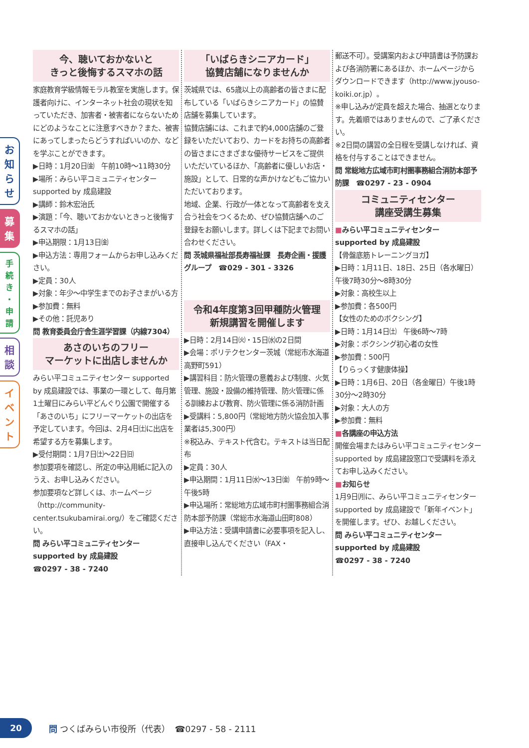お
知
ら
せ
募
集
手
続
き
・
申
請
相
談
イ
ベ
ン
ト
今、聴いておかないと
きっと後悔するスマホの話
家庭教育学級情報モラル教室を実施します。保護者向けに、インターネット社会の現状を知っていただき、加害者・被害者にならないためにどのようなことに注意すべきか？また、被害にあってしまったらどうすればいいのか、などを学ぶことができます。
▶日時：1月20日㈮　午前10時～11時30分
▶場所：みらい平コミュニティセンター supported by 成島建設
▶講師：鈴木宏治氏
▶演題：「今、聴いておかないときっと後悔するスマホの話」
▶申込期限：1月13日㈮
▶申込方法：専用フォームからお申し込みください。
▶定員：30人
▶対象：年少～中学生までのお子さまがいる方
▶参加費：無料
▶その他：託児あり
問 教育委員会庁舎生涯学習課（内線7304）
あさのいちのフリー
マーケットに出店しませんか
みらい平コミュニティセンター supported by 成島建設では、事業の一環として、毎月第1土曜日にみらい平どんぐり公園で開催する「あさのいち」にフリーマーケットの出店を予定しています。今回は、2月4日㈯に出店を希望する方を募集します。
▶受付期間：1月7日㈯～22日㈰
参加要項を確認し、所定の申込用紙に記入のうえ、お申し込みください。
参加要項など詳しくは、ホームページ（http://community-center.tsukubamirai.org/）をご確認ください。
問 みらい平コミュニティセンター supported by 成島建設
☎0297 - 38 - 7240
「いばらきシニアカード」
協賛店舗になりませんか
茨城県では、65歳以上の高齢者の皆さまに配布している「いばらきシニアカード」の協賛店舗を募集しています。
協賛店舗には、これまで約4,000店舗のご登録をいただいており、カードをお持ちの高齢者の皆さまにさまざまな優待サービスをご提供いただいているほか、「高齢者に優しいお店・施設」として、日常的な声かけなどもご協力いただいております。
地域、企業、行政が一体となって高齢者を支え合う社会をつくるため、ぜひ協賛店舗へのご登録をお願いします。詳しくは下記までお問い合わせください。
問 茨城県福祉部長寿福祉課　長寿企画・援護グループ　☎029 - 301 - 3326
令和4年度第3回甲種防火管理
新規講習を開催します
▶日時：2月14日㈫・15日㈬の2日間
▶会場：ポリテクセンター茨城（常総市水海道高野町591）
▶講習科目：防火管理の意義および制度、火気管理、施設・設備の維持管理、防火管理に係る訓練および教育、防火管理に係る消防計画
▶受講料：5,800円（常総地方防火協会加入事業者は5,300円）
※税込み、テキスト代含む。テキストは当日配布
▶定員：30人
▶申込期間：1月11日㈬～13日㈮　午前9時～午後5時
▶申込場所：常総地方広域市町村圏事務組合消防本部予防課（常総市水海道山田町808）
▶申込方法：受講申請書に必要事項を記入し、直接申し込んでください（FAX・
郵送不可）。受講案内および申請書は予防課および各消防署にあるほか、ホームページからダウンロードできます（http://www.jyouso-koiki.or.jp）。
※申し込みが定員を超えた場合、抽選となります。先着順ではありませんので、ご了承ください。
※2日間の講習の全日程を受講しなければ、資格を付与することはできません。
問 常総地方広域市町村圏事務組合消防本部予防課　☎0297 - 23 - 0904
コミュニティセンター
講座受講生募集
■みらい平コミュニティセンター supported by 成島建設
【骨盤底筋トレーニングヨガ】
▶日時：1月11日、18日、25日（各水曜日）　午後7時30分～8時30分
▶対象：高校生以上
▶参加費：各500円
【女性のためのボクシング】
▶日時：1月14日㈯　午後6時～7時
▶対象：ボクシング初心者の女性
▶参加費：500円
【りらっくす健康体操】
▶日時：1月6日、20日（各金曜日）午後1時30分～2時30分
▶対象：大人の方
▶参加費：無料
■各講座の申込方法
開催会場またはみらい平コミュニティセンター supported by 成島建設窓口で受講料を添えてお申し込みください。
■お知らせ
1月9日㈪に、みらい平コミュニティセンター supported by 成島建設で「新年イベント」を開催します。ぜひ、お越しください。
問 みらい平コミュニティセンター supported by 成島建設
☎0297 - 38 - 7240
20
問 つくばみらい市役所（代表）　☎0297 - 58 - 2111